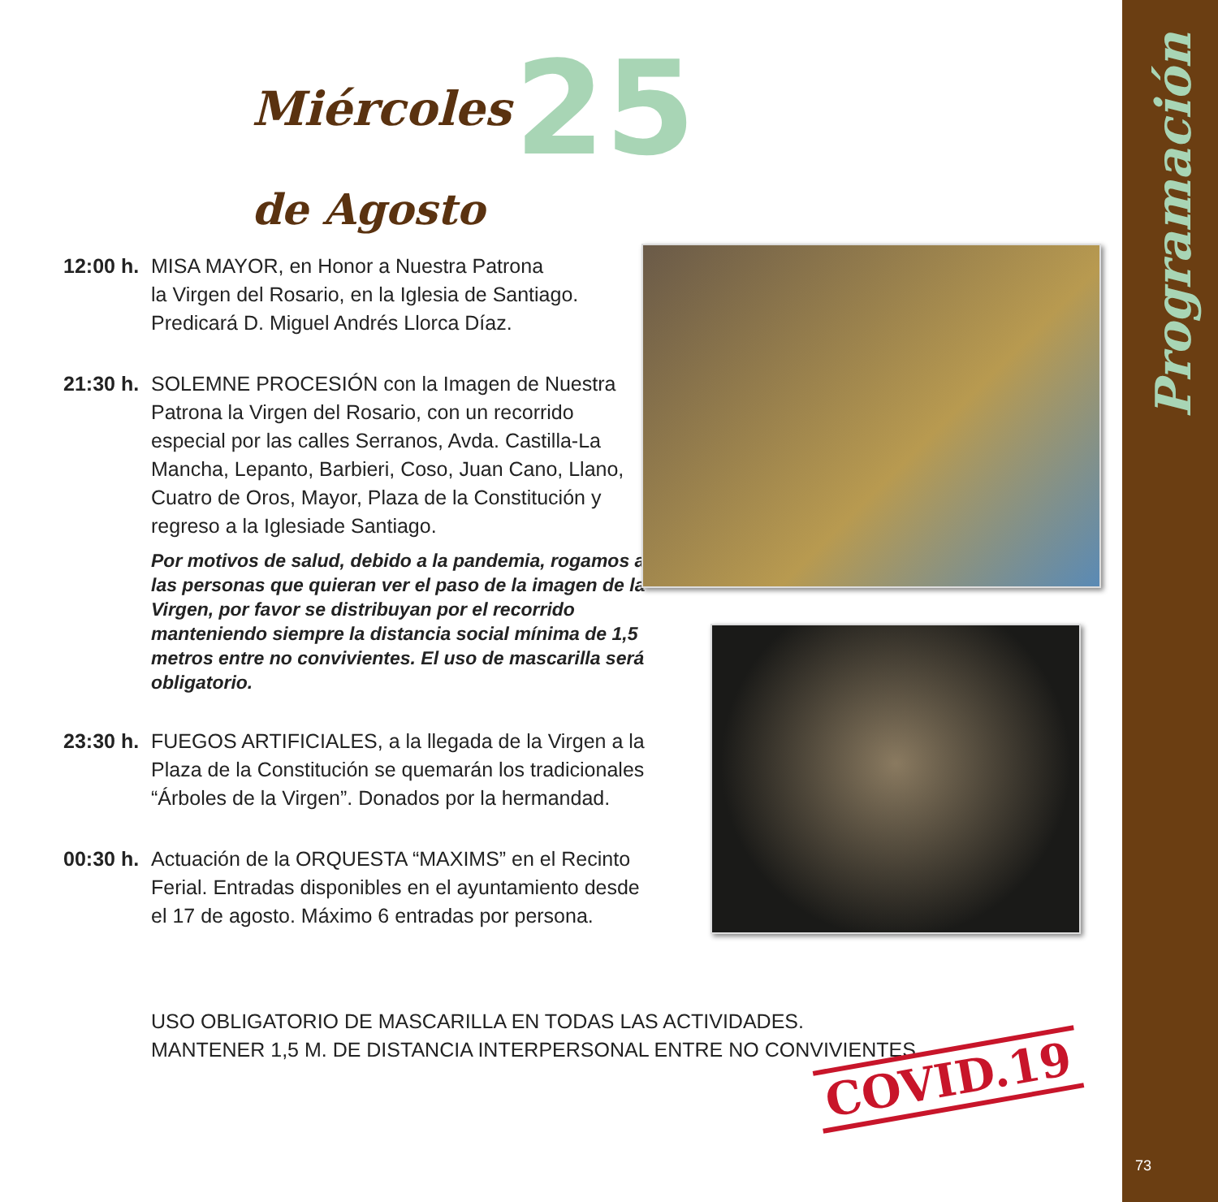Programación
Miércoles 25 de Agosto
12:00 h.
MISA MAYOR, en Honor a Nuestra Patrona
la Virgen del Rosario, en la Iglesia de Santiago.
Predicará D. Miguel Andrés Llorca Díaz.
21:30 h.
SOLEMNE PROCESIÓN con la Imagen de Nuestra Patrona la Virgen del Rosario, con un recorrido especial por las calles Serranos, Avda. Castilla-La Mancha, Lepanto, Barbieri, Coso, Juan Cano, Llano, Cuatro de Oros, Mayor, Plaza de la Constitución y regreso a la Iglesiade Santiago.
Por motivos de salud, debido a la pandemia, rogamos a las personas que quieran ver el paso de la imagen de la Virgen, por favor se distribuyan por el recorrido manteniendo siempre la distancia social mínima de 1,5 metros entre no convivientes. El uso de mascarilla será obligatorio.
23:30 h.
FUEGOS ARTIFICIALES, a la llegada de la Virgen a la Plaza de la Constitución se quemarán los tradicionales “Árboles de la Virgen”. Donados por la hermandad.
00:30 h.
Actuación de la ORQUESTA “MAXIMS” en el Recinto Ferial. Entradas disponibles en el ayuntamiento desde el 17 de agosto. Máximo 6 entradas por persona.
USO OBLIGATORIO DE MASCARILLA EN TODAS LAS ACTIVIDADES.
MANTENER 1,5 M. DE DISTANCIA INTERPERSONAL ENTRE NO CONVIVIENTES
COVID.19
73